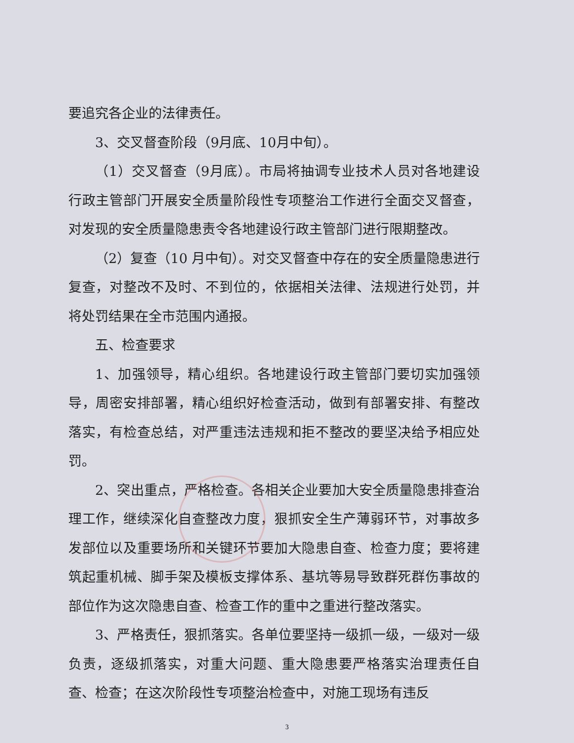要追究各企业的法律责任。
3、交叉督查阶段（9月底、10月中旬）。
（1）交叉督查（9月底）。市局将抽调专业技术人员对各地建设行政主管部门开展安全质量阶段性专项整治工作进行全面交叉督查，对发现的安全质量隐患责令各地建设行政主管部门进行限期整改。
（2）复查（10 月中旬）。对交叉督查中存在的安全质量隐患进行复查，对整改不及时、不到位的，依据相关法律、法规进行处罚，并将处罚结果在全市范围内通报。
五、检查要求
1、加强领导，精心组织。各地建设行政主管部门要切实加强领导，周密安排部署，精心组织好检查活动，做到有部署安排、有整改落实，有检查总结，对严重违法违规和拒不整改的要坚决给予相应处罚。
2、突出重点，严格检查。各相关企业要加大安全质量隐患排查治理工作，继续深化自查整改力度，狠抓安全生产薄弱环节，对事故多发部位以及重要场所和关键环节要加大隐患自查、检查力度；要将建筑起重机械、脚手架及模板支撑体系、基坑等易导致群死群伤事故的部位作为这次隐患自查、检查工作的重中之重进行整改落实。
3、严格责任，狠抓落实。各单位要坚持一级抓一级，一级对一级负责，逐级抓落实，对重大问题、重大隐患要严格落实治理责任自查、检查；在这次阶段性专项整治检查中，对施工现场有违反
3